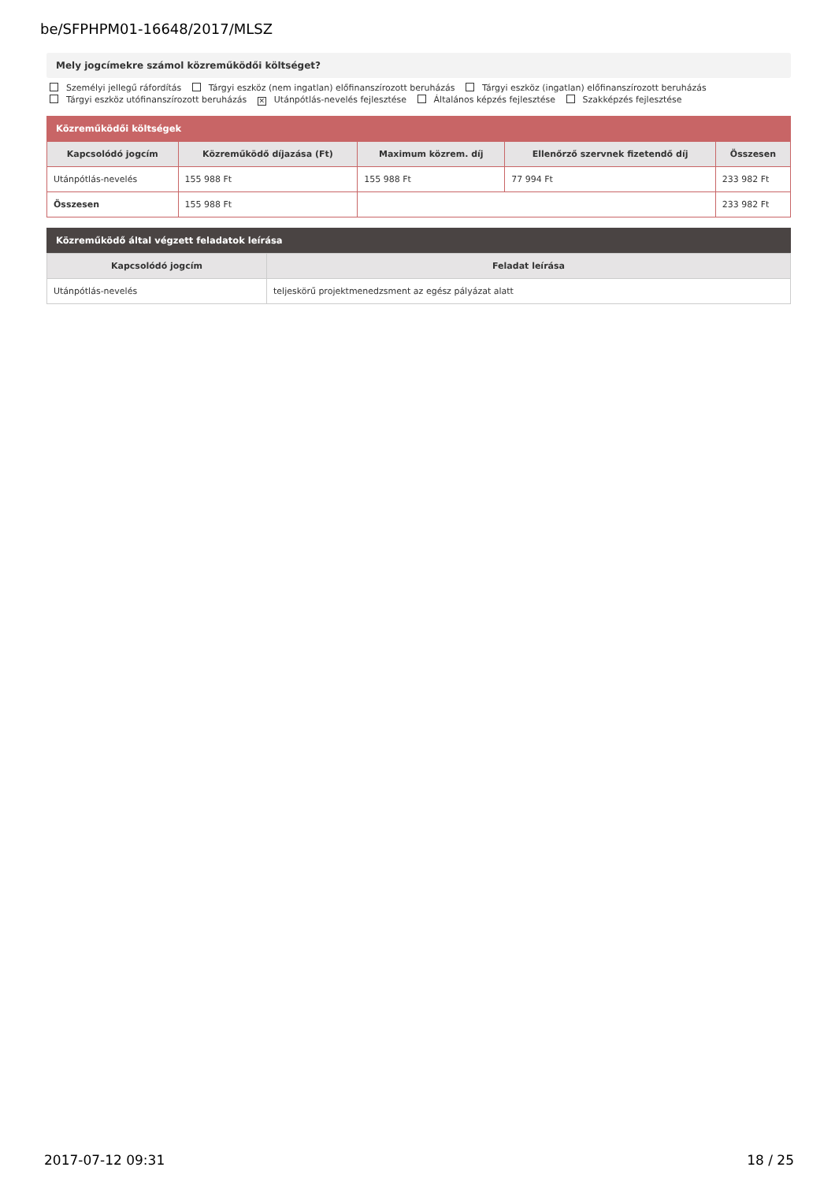be/SFPHPM01-16648/2017/MLSZ
Mely jogcímekre számol közreműködői költséget?
Személyi jellegű ráfordítás Tárgyi eszköz (nem ingatlan) előfinanszírozott beruházás Tárgyi eszköz (ingatlan) előfinanszírozott beruházás
Tárgyi eszköz utófinanszírozott beruházás ✕ Utánpótlás-nevelés fejlesztése Általános képzés fejlesztése Szakképzés fejlesztése
Közreműködői költségek
| Kapcsolódó jogcím | Közreműködő díjazása (Ft) | Maximum közrem. díj | Ellenőrző szervnek fizetendő díj | Összesen |
| --- | --- | --- | --- | --- |
| Utánpótlás-nevelés | 155 988 Ft | 155 988 Ft | 77 994 Ft | 233 982 Ft |
| Összesen | 155 988 Ft | | | 233 982 Ft |
Közreműködő által végzett feladatok leírása
| Kapcsolódó jogcím | Feladat leírása |
| --- | --- |
| Utánpótlás-nevelés | teljeskörű projektmenedzsment az egész pályázat alatt |
2017-07-12 09:31 18 / 25